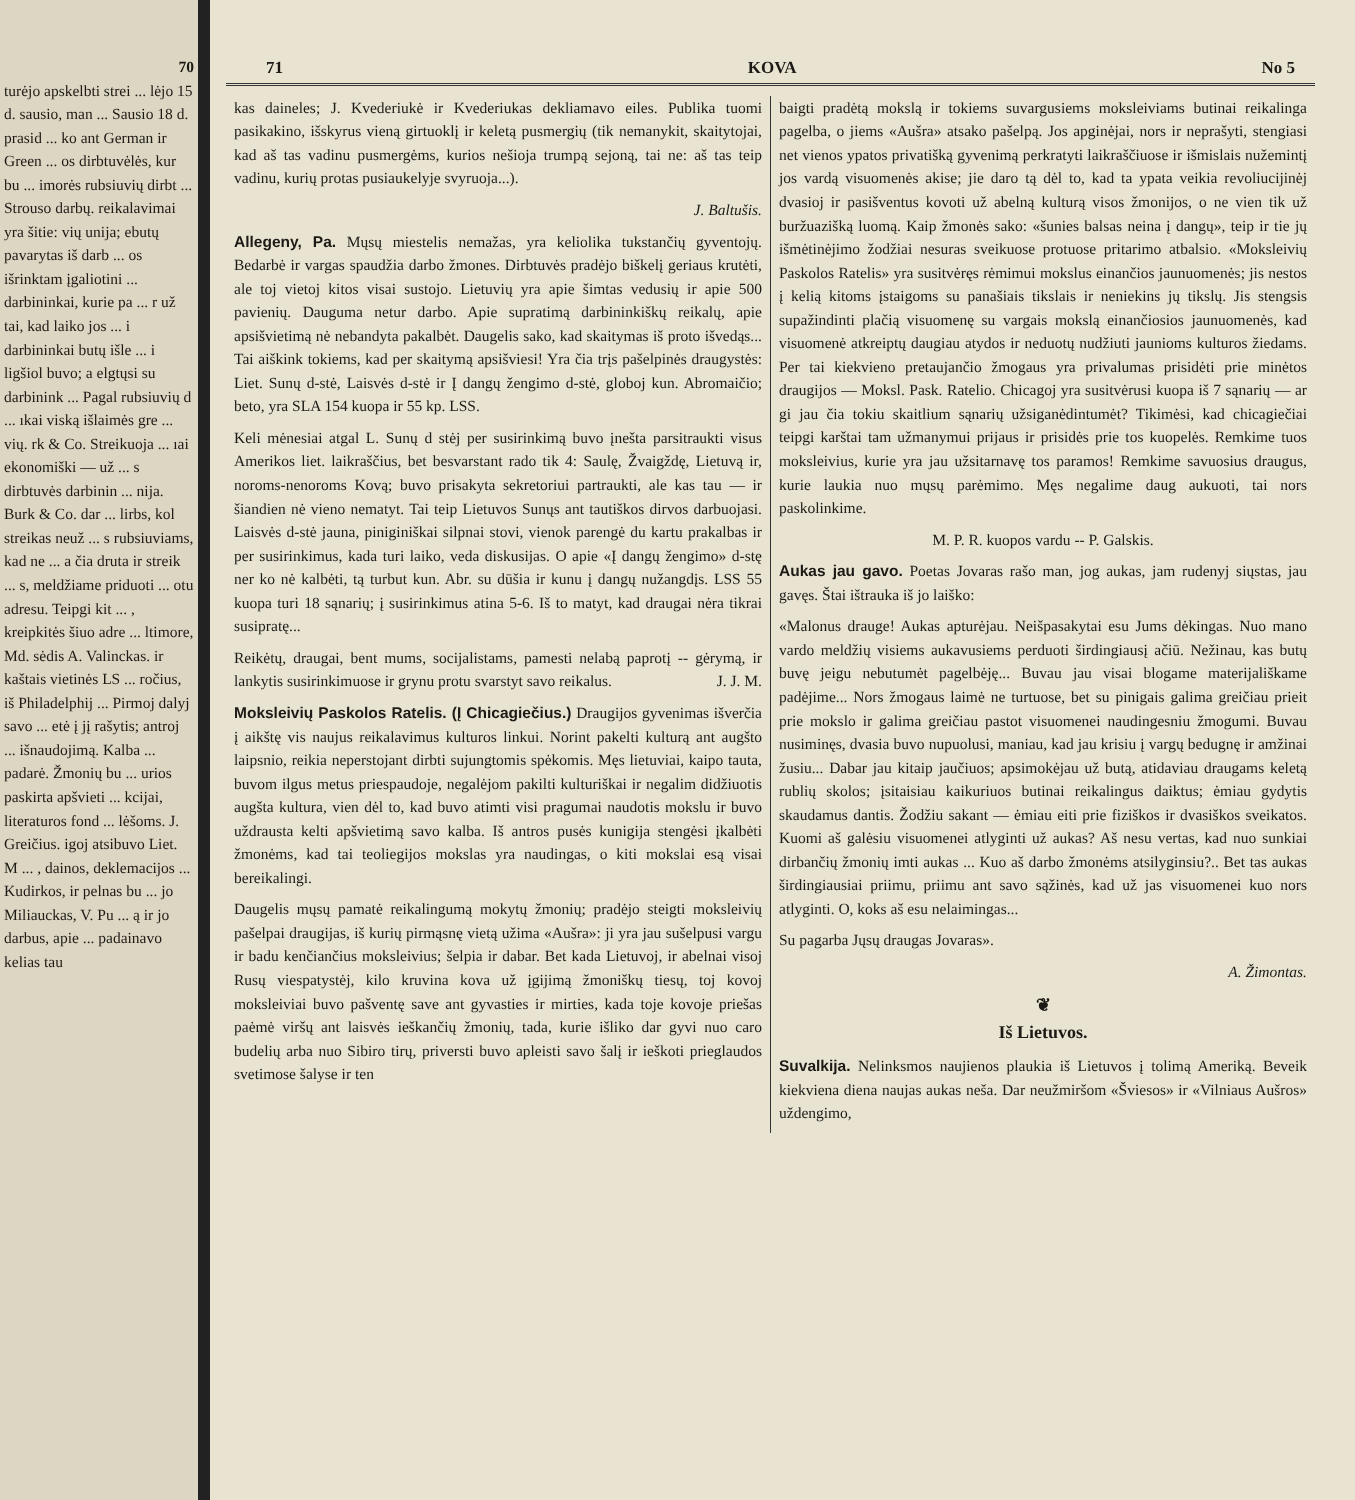70
turėjo apskelbti strei ... lėjo 15 d. sausio, man ... Sausio 18 d. prasid ... ko ant German ir Green ... os dirbtuvėlės, kur bu ... imorės rubsiuvių dirbt ... Strouso darbų. reikalavimai yra šitie: vių unija; ebutų pavarytas iš darb ... os išrinktam įgaliotini ... darbininkai, kurie pa ... r už tai, kad laiko jos ... i darbininkai butų išle ... i ligšiol buvo; a elgtųsi su darbinink ... Pagal rubsiuvių d ... ıkai viską išlaimės gre ... vių. rk & Co. Streikuoja ... ıai ekonomiški — už ... s dirbtuvės darbinin ... nija. Burk & Co. dar ... lirbs, kol streikas neuž ... s rubsiuviams, kad ne ... a čia druta ir streik ... s, meldžiame priduoti ... otu adresu. Teipgi kit ... , kreipkitės šiuo adre ... ltimore, Md. sėdis A. Valinckas. ir kaštais vietinės LS ... ročius, iš Philadelphij ... Pirmoj dalyj savo ... etė į jį rašytis; antroj ... išnaudojimą. Kalba ... padarė. Žmonių bu ... urios paskirta apšvieti ... kcijai, literaturos fond ... lėšoms. J. Greičius. igoj atsibuvo Liet. M ... , dainos, deklemacijos ... Kudirkos, ir pelnas bu ... jo Miliauckas, V. Pu ... ą ir jo darbus, apie ... padainavo kelias tau
71 KOVA No 5
kas daineles; J. Kvederiukė ir Kvederiukas dekliamavo eiles. Publika tuomi pasikakino, išskyrus vieną girtuoklį ir keletą pusmergių (tik nemanykit, skaitytojai, kad aš tas vadinu pusmergėms, kurios nešioja trumpą sejoną, tai ne: aš tas teip vadinu, kurių protas pusiaukelyje svyruoja...).
J. Baltušis.
Allegeny, Pa. Mųsų miestelis nemažas, yra keliolika tukstančių gyventojų. Bedarbė ir vargas spaudžia darbo žmones. Dirbtuvės pradėjo biškelį geriaus krutėti, ale toj vietoj kitos visai sustojo. Lietuvių yra apie šimtas vedusių ir apie 500 pavienių. Dauguma netur darbo. Apie supratimą darbininkiškų reikalų, apie apsišvietimą nė nebandyta pakalbėt. Daugelis sako, kad skaitymas iš proto išvedąs... Tai aiškink tokiems, kad per skaitymą apsišviesi! Yra čia trįs pašelpinės draugystės: Liet. Sunų d-stė, Laisvės d-stė ir Į dangų žengimo d-stė, globoj kun. Abromaičio; beto, yra SLA 154 kuopa ir 55 kp. LSS.
Keli mėnesiai atgal L. Sunų d stėj per susirinkimą buvo įnešta parsitraukti visus Amerikos liet. laikraščius, bet besvarstant rado tik 4: Saulę, Žvaigždę, Lietuvą ir, noroms-nenoroms Kovą; buvo prisakyta sekretoriui partraukti, ale kas tau — ir šiandien nė vieno nematyt. Tai teip Lietuvos Sunųs ant tautiškos dirvos darbuojasi. Laisvės d-stė jauna, piniginiškai silpnai stovi, vienok parengė du kartu prakalbas ir per susirinkimus, kada turi laiko, veda diskusijas. O apie «Į dangų žengimo» d-stę ner ko nė kalbėti, tą turbut kun. Abr. su dūšia ir kunu į dangų nužangdįs. LSS 55 kuopa turi 18 sąnarių; į susirinkimus atina 5-6. Iš to matyt, kad draugai nėra tikrai susipratę...
Reikėtų, draugai, bent mums, socijalistams, pamesti nelabą paprotį -- gėrymą, ir lankytis susirinkimuose ir grynu protu svarstyt savo reikalus. J. J. M.
Moksleivių Paskolos Ratelis. (Į Chicagiečius.) Draugijos gyvenimas išverčia į aikštę vis naujus reikalavimus kulturos linkui. Norint pakelti kulturą ant augšto laipsnio, reikia neperstojant dirbti sujungtomis spėkomis. Męs lietuviai, kaipo tauta, buvom ilgus metus priespaudoje, negalėjom pakilti kulturiškai ir negalim didžiuotis augšta kultura, vien dėl to, kad buvo atimti visi pragumai naudotis mokslu ir buvo uždrausta kelti apšvietimą savo kalba. Iš antros pusės kunigija stengėsi įkalbėti žmonėms, kad tai teoliegijos mokslas yra naudingas, o kiti mokslai esą visai bereikalingi.
Daugelis mųsų pamatė reikalingumą mokytų žmonių; pradėjo steigti moksleivių pašelpai draugijas, iš kurių pirmąsnę vietą užima «Aušra»: ji yra jau sušelpusi vargu ir badu kenčiančius moksleivius; šelpia ir dabar. Bet kada Lietuvoj, ir abelnai visoj Rusų viespatystėj, kilo kruvina kova už įgijimą žmoniškų tiesų, toj kovoj moksleiviai buvo pašventę save ant gyvasties ir mirties, kada toje kovoje priešas paėmė viršų ant laisvės ieškančių žmonių, tada, kurie išliko dar gyvi nuo caro budelių arba nuo Sibiro tirų, priversti buvo apleisti savo šalį ir ieškoti prieglaudos svetimose šalyse ir ten
baigti pradėtą mokslą ir tokiems suvargusiems moksleiviams butinai reikalinga pagelba, o jiems «Aušra» atsako pašelpą. Jos apginėjai, nors ir neprašyti, stengiasi net vienos ypatos privatišką gyvenimą perkratyti laikraščiuose ir išmislais nužemintį jos vardą visuomenės akise; jie daro tą dėl to, kad ta ypata veikia revoliucijinėj dvasioj ir pasišventus kovoti už abelną kulturą visos žmonijos, o ne vien tik už buržuazišką luomą. Kaip žmonės sako: «šunies balsas neina į dangų», teip ir tie jų išmėtinėjimo žodžiai nesuras sveikuose protuose pritarimo atbalsio. «Moksleivių Paskolos Ratelis» yra susitvėręs rėmimui mokslus einančios jaunuomenės; jis nestos į kelią kitoms įstaigoms su panašiais tikslais ir neniekins jų tikslų. Jis stengsis supažindinti plačią visuomenę su vargais mokslą einančiosios jaunuomenės, kad visuomenė atkreiptų daugiau atydos ir neduotų nudžiuti jaunioms kulturos žiedams. Per tai kiekvieno pretaujančio žmogaus yra privalumas prisidėti prie minėtos draugijos — Moksl. Pask. Ratelio. Chicagoj yra susitvėrusi kuopa iš 7 sąnarių — ar gi jau čia tokiu skaitlium sąnarių užsiganėdintumėt? Tikimėsi, kad chicagiečiai teipgi karštai tam užmanymui prijaus ir prisidės prie tos kuopelės. Remkime tuos moksleivius, kurie yra jau užsitarnavę tos paramos! Remkime savuosius draugus, kurie laukia nuo mųsų parėmimo. Męs negalime daug aukuoti, tai nors paskolinkime.
M. P. R. kuopos vardu -- P. Galskis.
Aukas jau gavo. Poetas Jovaras rašo man, jog aukas, jam rudenyj siųstas, jau gavęs. Štai ištrauka iš jo laiško:
«Malonus drauge! Aukas apturėjau. Neišpasakytai esu Jums dėkingas. Nuo mano vardo meldžių visiems aukavusiems perduoti širdingiausį ačiū. Nežinau, kas butų buvę jeigu nebutumėt pagelbėję... Buvau jau visai blogame materijališkame padėjime... Nors žmogaus laimė ne turtuose, bet su pinigais galima greičiau prieit prie mokslo ir galima greičiau pastot visuomenei naudingesniu žmogumi. Buvau nusiminęs, dvasia buvo nupuolusi, maniau, kad jau krisiu į vargų bedugnę ir amžinai žusiu... Dabar jau kitaip jaučiuos; apsimokėjau už butą, atidaviau draugams keletą rublių skolos; įsitaisiau kaikuriuos butinai reikalingus daiktus; ėmiau gydytis skaudamus dantis. Žodžiu sakant — ėmiau eiti prie fiziškos ir dvasiškos sveikatos. Kuomi aš galėsiu visuomenei atlyginti už aukas? Aš nesu vertas, kad nuo sunkiai dirbančių žmonių imti aukas ... Kuo aš darbo žmonėms atsilyginsiu?.. Bet tas aukas širdingiausiai priimu, priimu ant savo sąžinės, kad už jas visuomenei kuo nors atlyginti. O, koks aš esu nelaimingas...
Su pagarba Jųsų draugas Jovaras».
A. Žimontas.
❦
Iš Lietuvos.
Suvalkija. Nelinksmos naujienos plaukia iš Lietuvos į tolimą Ameriką. Beveik kiekviena diena naujas aukas neša. Dar neužmiršom «Šviesos» ir «Vilniaus Aušros» uždengimo,